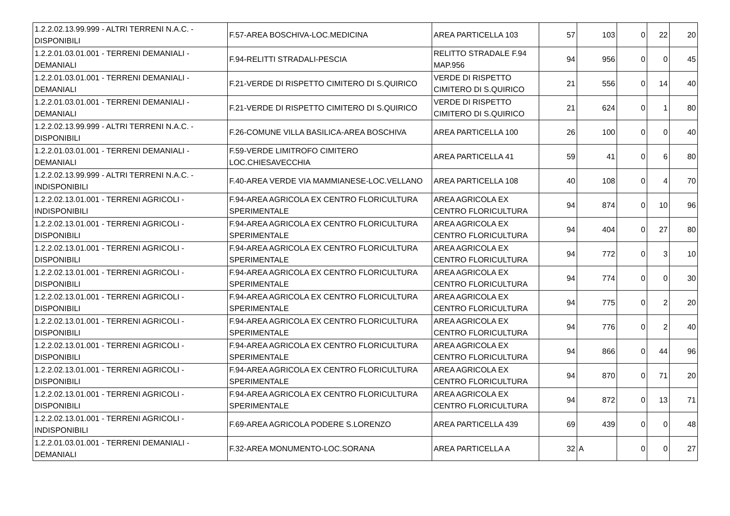| 1.2.2.02.13.99.999 - ALTRI TERRENI N.A.C. - DISPONIBILI | F.57-AREA BOSCHIVA-LOC.MEDICINA | AREA PARTICELLA 103 | 57 | 103 | 0 | 22 | 20 |
| 1.2.2.01.03.01.001 - TERRENI DEMANIALI - DEMANIALI | F.94-RELITTI STRADALI-PESCIA | RELITTO STRADALE F.94 MAP.956 | 94 | 956 | 0 | 0 | 45 |
| 1.2.2.01.03.01.001 - TERRENI DEMANIALI - DEMANIALI | F.21-VERDE DI RISPETTO CIMITERO DI S.QUIRICO | VERDE DI RISPETTO CIMITERO DI S.QUIRICO | 21 | 556 | 0 | 14 | 40 |
| 1.2.2.01.03.01.001 - TERRENI DEMANIALI - DEMANIALI | F.21-VERDE DI RISPETTO CIMITERO DI S.QUIRICO | VERDE DI RISPETTO CIMITERO DI S.QUIRICO | 21 | 624 | 0 | 1 | 80 |
| 1.2.2.02.13.99.999 - ALTRI TERRENI N.A.C. - DISPONIBILI | F.26-COMUNE VILLA BASILICA-AREA BOSCHIVA | AREA PARTICELLA 100 | 26 | 100 | 0 | 0 | 40 |
| 1.2.2.01.03.01.001 - TERRENI DEMANIALI - DEMANIALI | F.59-VERDE LIMITROFO CIMITERO LOC.CHIESAVECCHIA | AREA PARTICELLA 41 | 59 | 41 | 0 | 6 | 80 |
| 1.2.2.02.13.99.999 - ALTRI TERRENI N.A.C. - INDISPONIBILI | F.40-AREA VERDE VIA MAMMIANESE-LOC.VELLANO | AREA PARTICELLA 108 | 40 | 108 | 0 | 4 | 70 |
| 1.2.2.02.13.01.001 - TERRENI AGRICOLI - INDISPONIBILI | F.94-AREA AGRICOLA EX CENTRO FLORICULTURA SPERIMENTALE | AREA AGRICOLA EX CENTRO FLORICULTURA | 94 | 874 | 0 | 10 | 96 |
| 1.2.2.02.13.01.001 - TERRENI AGRICOLI - DISPONIBILI | F.94-AREA AGRICOLA EX CENTRO FLORICULTURA SPERIMENTALE | AREA AGRICOLA EX CENTRO FLORICULTURA | 94 | 404 | 0 | 27 | 80 |
| 1.2.2.02.13.01.001 - TERRENI AGRICOLI - DISPONIBILI | F.94-AREA AGRICOLA EX CENTRO FLORICULTURA SPERIMENTALE | AREA AGRICOLA EX CENTRO FLORICULTURA | 94 | 772 | 0 | 3 | 10 |
| 1.2.2.02.13.01.001 - TERRENI AGRICOLI - DISPONIBILI | F.94-AREA AGRICOLA EX CENTRO FLORICULTURA SPERIMENTALE | AREA AGRICOLA EX CENTRO FLORICULTURA | 94 | 774 | 0 | 0 | 30 |
| 1.2.2.02.13.01.001 - TERRENI AGRICOLI - DISPONIBILI | F.94-AREA AGRICOLA EX CENTRO FLORICULTURA SPERIMENTALE | AREA AGRICOLA EX CENTRO FLORICULTURA | 94 | 775 | 0 | 2 | 20 |
| 1.2.2.02.13.01.001 - TERRENI AGRICOLI - DISPONIBILI | F.94-AREA AGRICOLA EX CENTRO FLORICULTURA SPERIMENTALE | AREA AGRICOLA EX CENTRO FLORICULTURA | 94 | 776 | 0 | 2 | 40 |
| 1.2.2.02.13.01.001 - TERRENI AGRICOLI - DISPONIBILI | F.94-AREA AGRICOLA EX CENTRO FLORICULTURA SPERIMENTALE | AREA AGRICOLA EX CENTRO FLORICULTURA | 94 | 866 | 0 | 44 | 96 |
| 1.2.2.02.13.01.001 - TERRENI AGRICOLI - DISPONIBILI | F.94-AREA AGRICOLA EX CENTRO FLORICULTURA SPERIMENTALE | AREA AGRICOLA EX CENTRO FLORICULTURA | 94 | 870 | 0 | 71 | 20 |
| 1.2.2.02.13.01.001 - TERRENI AGRICOLI - DISPONIBILI | F.94-AREA AGRICOLA EX CENTRO FLORICULTURA SPERIMENTALE | AREA AGRICOLA EX CENTRO FLORICULTURA | 94 | 872 | 0 | 13 | 71 |
| 1.2.2.02.13.01.001 - TERRENI AGRICOLI - INDISPONIBILI | F.69-AREA AGRICOLA PODERE S.LORENZO | AREA PARTICELLA 439 | 69 | 439 | 0 | 0 | 48 |
| 1.2.2.01.03.01.001 - TERRENI DEMANIALI - DEMANIALI | F.32-AREA MONUMENTO-LOC.SORANA | AREA PARTICELLA A | 32 | A | 0 | 0 | 27 |